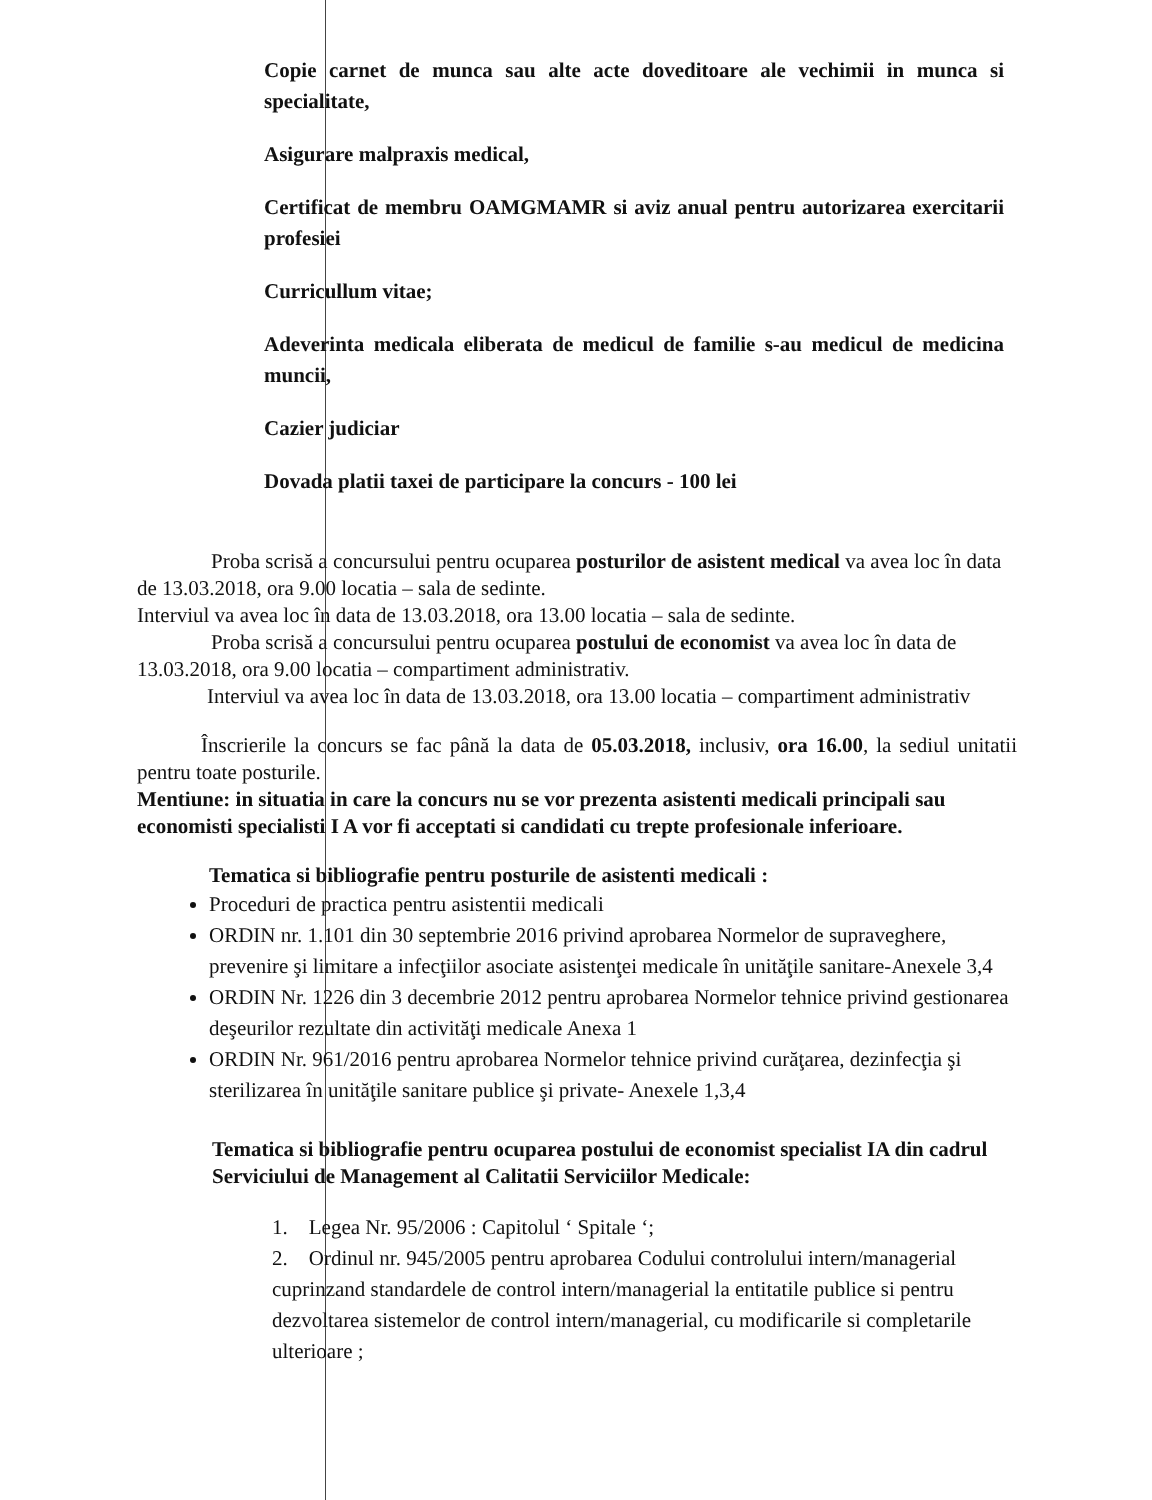Copie carnet de munca sau alte acte doveditoare ale vechimii in munca si specialitate,
Asigurare malpraxis medical,
Certificat de membru OAMGMAMR si aviz anual pentru autorizarea exercitarii profesiei
Curricullum vitae;
Adeverinta medicala eliberata de medicul de familie s-au medicul de medicina muncii,
Cazier judiciar
Dovada platii taxei de participare la concurs - 100 lei
Proba scrisă a concursului pentru ocuparea posturilor de asistent medical va avea loc în data de 13.03.2018, ora 9.00 locatia – sala de sedinte.
Interviul va avea loc în data de 13.03.2018, ora 13.00 locatia – sala de sedinte.
Proba scrisă a concursului pentru ocuparea postului de economist va avea loc în data de 13.03.2018, ora 9.00 locatia – compartiment administrativ.
Interviul va avea loc în data de 13.03.2018, ora 13.00 locatia – compartiment administrativ
Înscrierile la concurs se fac până la data de 05.03.2018, inclusiv, ora 16.00, la sediul unitatii pentru toate posturile.
Mentiune: in situatia in care la concurs nu se vor prezenta asistenti medicali principali sau economisti specialisti I A vor fi acceptati si candidati cu trepte profesionale inferioare.
Tematica si bibliografie pentru posturile de asistenti medicali :
Proceduri de practica pentru asistentii medicali
ORDIN nr. 1.101 din 30 septembrie 2016 privind aprobarea Normelor de supraveghere, prevenire şi limitare a infecţiilor asociate asistenţei medicale în unităţile sanitare-Anexele 3,4
ORDIN Nr. 1226 din 3 decembrie 2012 pentru aprobarea Normelor tehnice privind gestionarea deşeurilor rezultate din activităţi medicale Anexa 1
ORDIN Nr. 961/2016 pentru aprobarea Normelor tehnice privind curăţarea, dezinfecţia şi sterilizarea în unităţile sanitare publice şi private- Anexele 1,3,4
Tematica si bibliografie pentru ocuparea postului de economist specialist IA din cadrul Serviciului de Management al Calitatii Serviciilor Medicale:
1. Legea Nr. 95/2006 : Capitolul ‘ Spitale ‘;
2. Ordinul nr. 945/2005 pentru aprobarea Codului controlului intern/managerial cuprinzand standardele de control intern/managerial la entitatile publice si pentru dezvoltarea sistemelor de control intern/managerial, cu modificarile si completarile ulterioare ;